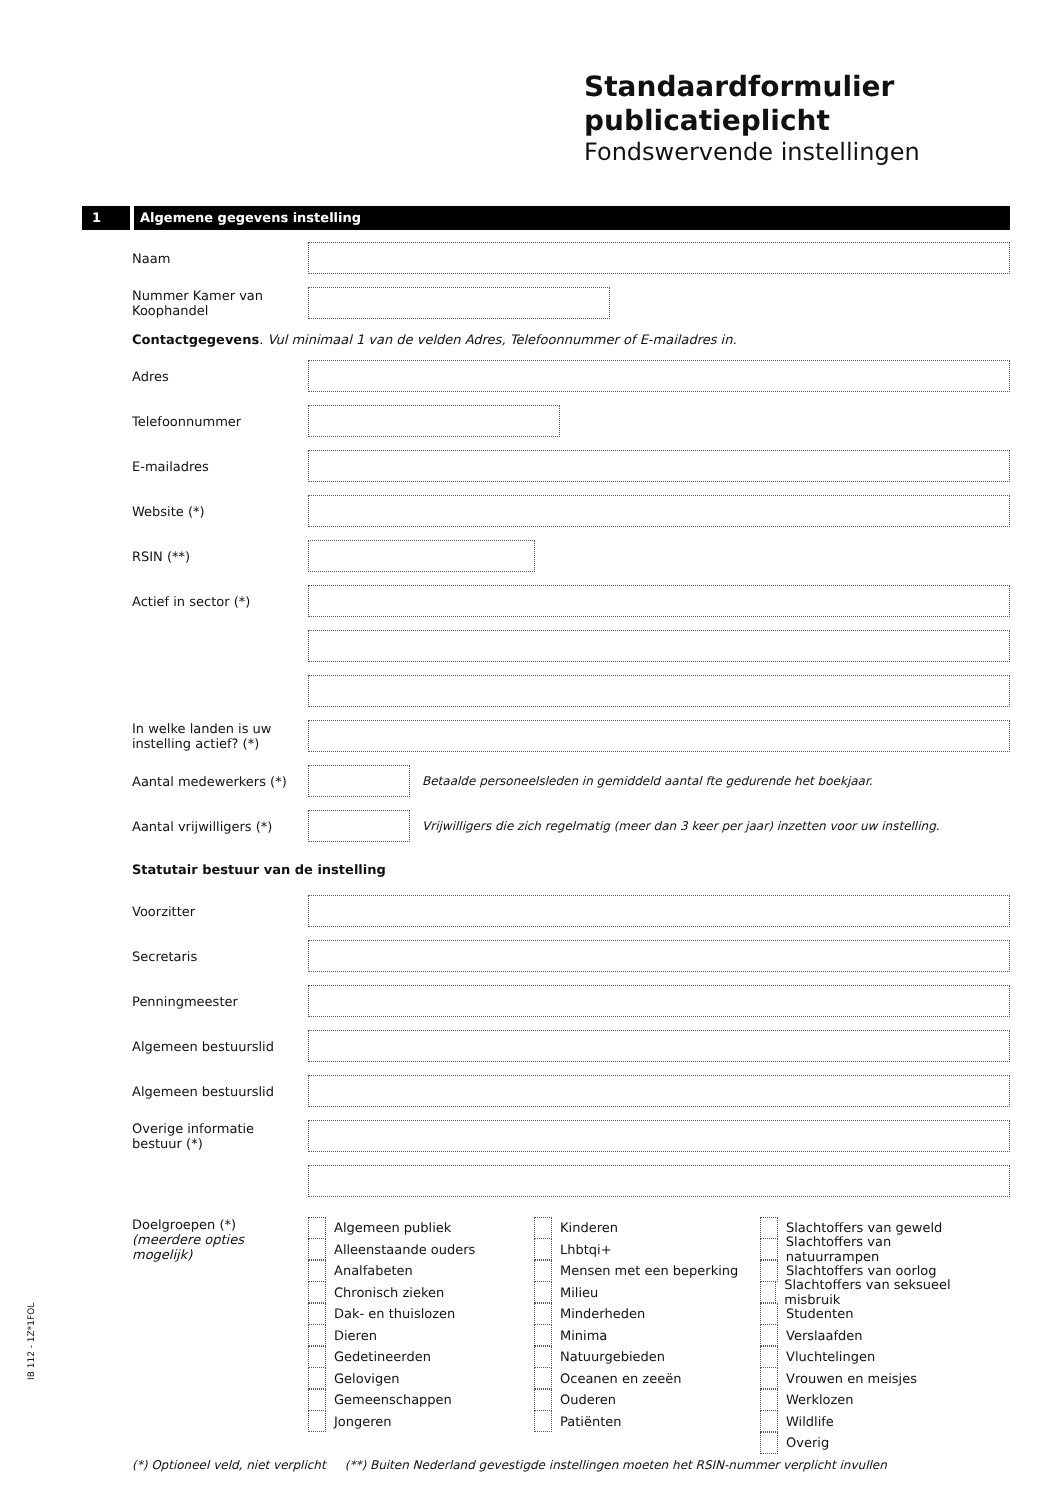Standaardformulier
publicatieplicht
Fondswervende instellingen
1 Algemene gegevens instelling
Naam
Nummer Kamer van Koophandel
Contactgegevens. Vul minimaal 1 van de velden Adres, Telefoonnummer of E-mailadres in.
Adres
Telefoonnummer
E-mailadres
Website (*)
RSIN (**)
Actief in sector (*)
In welke landen is uw instelling actief? (*)
Aantal medewerkers (*)
Betaalde personeelsleden in gemiddeld aantal fte gedurende het boekjaar.
Aantal vrijwilligers (*)
Vrijwilligers die zich regelmatig (meer dan 3 keer per jaar) inzetten voor uw instelling.
Statutair bestuur van de instelling
Voorzitter
Secretaris
Penningmeester
Algemeen bestuurslid
Algemeen bestuurslid
Overige informatie bestuur (*)
Doelgroepen (*)
(meerdere opties mogelijk)
Algemeen publiek
Alleenstaande ouders
Analfabeten
Chronisch zieken
Dak- en thuislozen
Dieren
Gedetineerden
Gelovigen
Gemeenschappen
Jongeren
Kinderen
Lhbtqi+
Mensen met een beperking
Milieu
Minderheden
Minima
Natuurgebieden
Oceanen en zeeën
Ouderen
Patiënten
Slachtoffers van geweld
Slachtoffers van natuurrampen
Slachtoffers van oorlog
Slachtoffers van seksueel misbruik
Studenten
Verslaafden
Vluchtelingen
Vrouwen en meisjes
Werklozen
Wildlife
Overig
(*) Optioneel veld, niet verplicht (**) Buiten Nederland gevestigde instellingen moeten het RSIN-nummer verplicht invullen
IB 112 - 1Z*1FOL